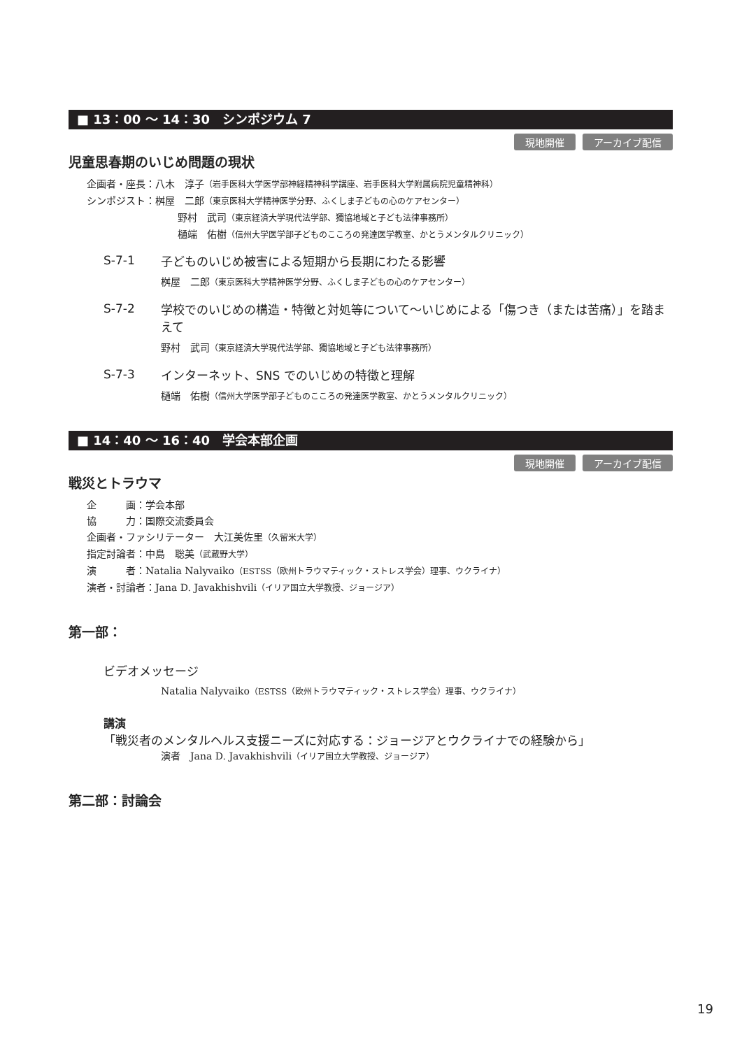■ 13：00 〜 14：30　シンポジウム 7
現地開催 アーカイブ配信
児童思春期のいじめ問題の現状
企画者・座長：八木　淳子（岩手医科大学医学部神経精神科学講座、岩手医科大学附属病院児童精神科）
シンポジスト：桝屋　二郎（東京医科大学精神医学分野、ふくしま子どもの心のケアセンター）
野村　武司（東京経済大学現代法学部、獨協地域と子ども法律事務所）
樋端　佑樹（信州大学医学部子どものこころの発達医学教室、かとうメンタルクリニック）
S-7-1
子どものいじめ被害による短期から長期にわたる影響
桝屋　二郎（東京医科大学精神医学分野、ふくしま子どもの心のケアセンター）
S-7-2
学校でのいじめの構造・特徴と対処等について〜いじめによる「傷つき（または苦痛）」を踏まえて
野村　武司（東京経済大学現代法学部、獨協地域と子ども法律事務所）
S-7-3
インターネット、SNS でのいじめの特徴と理解
樋端　佑樹（信州大学医学部子どものこころの発達医学教室、かとうメンタルクリニック）
■ 14：40 〜 16：40　学会本部企画
現地開催 アーカイブ配信
戦災とトラウマ
企　　　画：学会本部
協　　　力：国際交流委員会
企画者・ファシリテーター　大江美佐里（久留米大学）
指定討論者：中島　聡美（武蔵野大学）
演　　　者：Natalia Nalyvaiko（ESTSS（欧州トラウマティック・ストレス学会）理事、ウクライナ）
演者・討論者：Jana D. Javakhishvili（イリア国立大学教授、ジョージア）
第一部：
ビデオメッセージ
Natalia Nalyvaiko（ESTSS（欧州トラウマティック・ストレス学会）理事、ウクライナ）
講演
「戦災者のメンタルヘルス支援ニーズに対応する：ジョージアとウクライナでの経験から」
演者　Jana D. Javakhishvili（イリア国立大学教授、ジョージア）
第二部：討論会
19